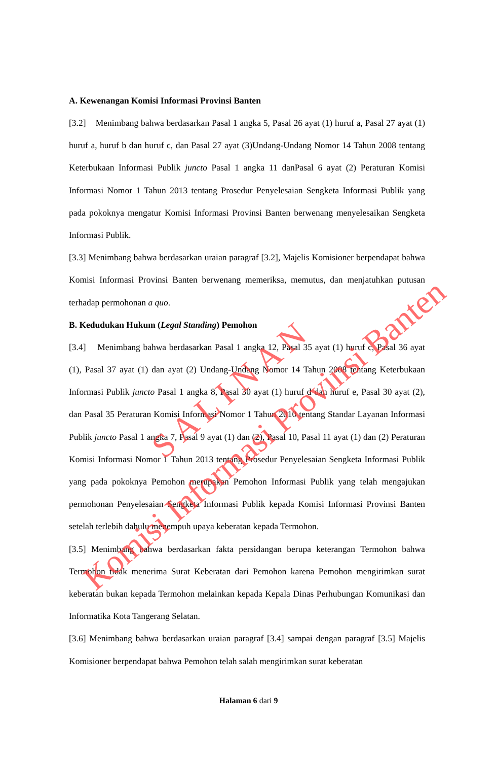A. Kewenangan Komisi Informasi Provinsi Banten
[3.2] Menimbang bahwa berdasarkan Pasal 1 angka 5, Pasal 26 ayat (1) huruf a, Pasal 27 ayat (1) huruf a, huruf b dan huruf c, dan Pasal 27 ayat (3)Undang-Undang Nomor 14 Tahun 2008 tentang Keterbukaan Informasi Publik juncto Pasal 1 angka 11 danPasal 6 ayat (2) Peraturan Komisi Informasi Nomor 1 Tahun 2013 tentang Prosedur Penyelesaian Sengketa Informasi Publik yang pada pokoknya mengatur Komisi Informasi Provinsi Banten berwenang menyelesaikan Sengketa Informasi Publik.
[3.3] Menimbang bahwa berdasarkan uraian paragraf [3.2], Majelis Komisioner berpendapat bahwa Komisi Informasi Provinsi Banten berwenang memeriksa, memutus, dan menjatuhkan putusan terhadap permohonan a quo.
B. Kedudukan Hukum (Legal Standing) Pemohon
[3.4] Menimbang bahwa berdasarkan Pasal 1 angka 12, Pasal 35 ayat (1) huruf c, Pasal 36 ayat (1), Pasal 37 ayat (1) dan ayat (2) Undang-Undang Nomor 14 Tahun 2008 tentang Keterbukaan Informasi Publik juncto Pasal 1 angka 8, Pasal 30 ayat (1) huruf d dan huruf e, Pasal 30 ayat (2), dan Pasal 35 Peraturan Komisi Informasi Nomor 1 Tahun 2010 tentang Standar Layanan Informasi Publik juncto Pasal 1 angka 7, Pasal 9 ayat (1) dan (2), Pasal 10, Pasal 11 ayat (1) dan (2) Peraturan Komisi Informasi Nomor 1 Tahun 2013 tentang Prosedur Penyelesaian Sengketa Informasi Publik yang pada pokoknya Pemohon merupakan Pemohon Informasi Publik yang telah mengajukan permohonan Penyelesaian Sengketa Informasi Publik kepada Komisi Informasi Provinsi Banten setelah terlebih dahulu menempuh upaya keberatan kepada Termohon.
[3.5] Menimbang bahwa berdasarkan fakta persidangan berupa keterangan Termohon bahwa Termohon tidak menerima Surat Keberatan dari Pemohon karena Pemohon mengirimkan surat keberatan bukan kepada Termohon melainkan kepada Kepala Dinas Perhubungan Komunikasi dan Informatika Kota Tangerang Selatan.
[3.6] Menimbang bahwa berdasarkan uraian paragraf [3.4] sampai dengan paragraf [3.5] Majelis Komisioner berpendapat bahwa Pemohon telah salah mengirimkan surat keberatan
Halaman 6 dari 9
S A L I N A N
Komisi Informasi Provinsi Banten